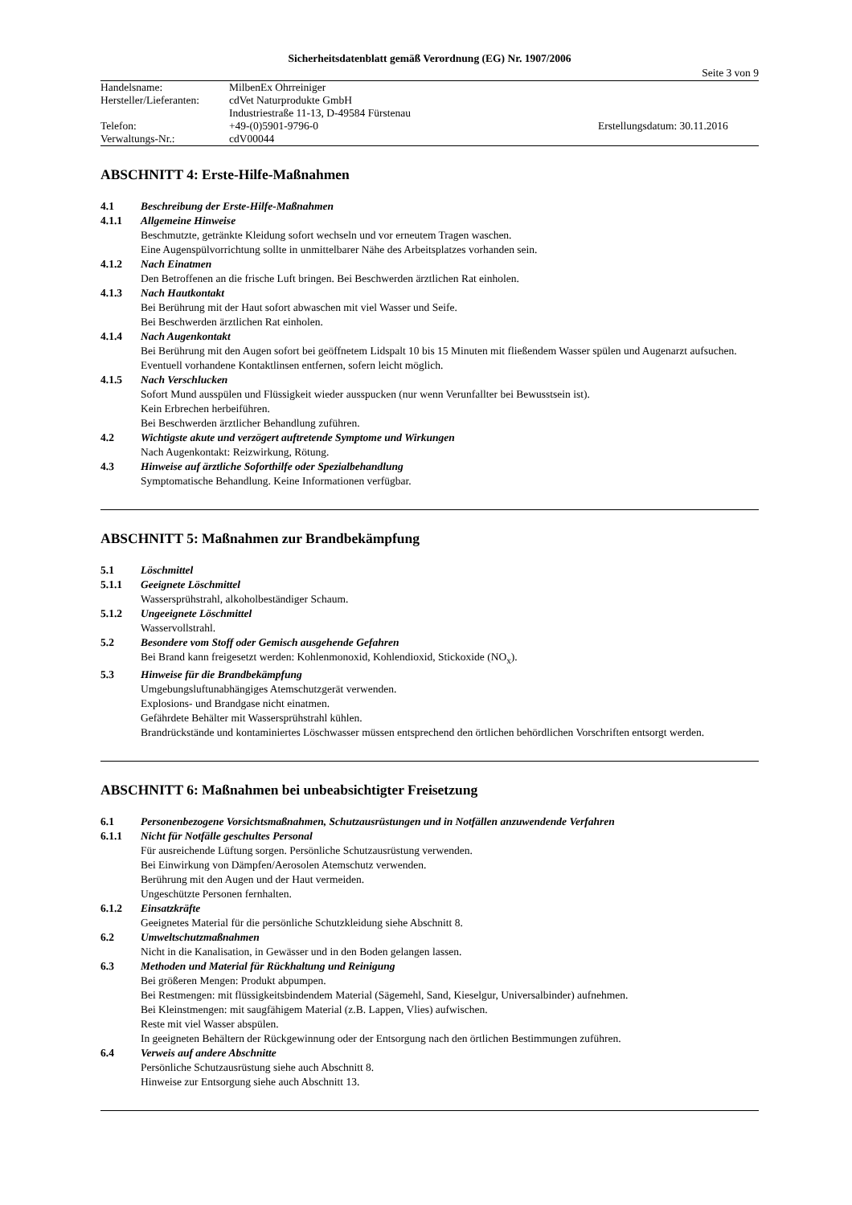Sicherheitsdatenblatt gemäß Verordnung (EG) Nr. 1907/2006
Seite 3 von 9
| Handelsname: | MilbenEx Ohrreiniger | |
| Hersteller/Lieferanten: | cdVet Naturprodukte GmbH | |
| | Industriestraße 11-13, D-49584 Fürstenau | |
| Telefon: | +49-(0)5901-9796-0 | Erstellungsdatum: 30.11.2016 |
| Verwaltungs-Nr.: | cdV00044 | |
ABSCHNITT 4: Erste-Hilfe-Maßnahmen
4.1 Beschreibung der Erste-Hilfe-Maßnahmen
4.1.1 Allgemeine Hinweise
Beschmutzte, getränkte Kleidung sofort wechseln und vor erneutem Tragen waschen.
Eine Augenspülvorrichtung sollte in unmittelbarer Nähe des Arbeitsplatzes vorhanden sein.
4.1.2 Nach Einatmen
Den Betroffenen an die frische Luft bringen. Bei Beschwerden ärztlichen Rat einholen.
4.1.3 Nach Hautkontakt
Bei Berührung mit der Haut sofort abwaschen mit viel Wasser und Seife.
Bei Beschwerden ärztlichen Rat einholen.
4.1.4 Nach Augenkontakt
Bei Berührung mit den Augen sofort bei geöffnetem Lidspalt 10 bis 15 Minuten mit fließendem Wasser spülen und Augenarzt aufsuchen. Eventuell vorhandene Kontaktlinsen entfernen, sofern leicht möglich.
4.1.5 Nach Verschlucken
Sofort Mund ausspülen und Flüssigkeit wieder ausspucken (nur wenn Verunfallter bei Bewusstsein ist).
Kein Erbrechen herbeiführen.
Bei Beschwerden ärztlicher Behandlung zuführen.
4.2 Wichtigste akute und verzögert auftretende Symptome und Wirkungen
Nach Augenkontakt: Reizwirkung, Rötung.
4.3 Hinweise auf ärztliche Soforthilfe oder Spezialbehandlung
Symptomatische Behandlung. Keine Informationen verfügbar.
ABSCHNITT 5: Maßnahmen zur Brandbekämpfung
5.1 Löschmittel
5.1.1 Geeignete Löschmittel
Wassersprühstrahl, alkoholbeständiger Schaum.
5.1.2 Ungeeignete Löschmittel
Wasservollstrahl.
5.2 Besondere vom Stoff oder Gemisch ausgehende Gefahren
Bei Brand kann freigesetzt werden: Kohlenmonoxid, Kohlendioxid, Stickoxide (NO<sub>x</sub>).
5.3 Hinweise für die Brandbekämpfung
Umgebungsluftunabhängiges Atemschutzgerät verwenden.
Explosions- und Brandgase nicht einatmen.
Gefährdete Behälter mit Wassersprühstrahl kühlen.
Brandrückstände und kontaminiertes Löschwasser müssen entsprechend den örtlichen behördlichen Vorschriften entsorgt werden.
ABSCHNITT 6: Maßnahmen bei unbeabsichtigter Freisetzung
6.1 Personenbezogene Vorsichtsmaßnahmen, Schutzausrüstungen und in Notfällen anzuwendende Verfahren
6.1.1 Nicht für Notfälle geschultes Personal
Für ausreichende Lüftung sorgen. Persönliche Schutzausrüstung verwenden.
Bei Einwirkung von Dämpfen/Aerosolen Atemschutz verwenden.
Berührung mit den Augen und der Haut vermeiden.
Ungeschützte Personen fernhalten.
6.1.2 Einsatzkräfte
Geeignetes Material für die persönliche Schutzkleidung siehe Abschnitt 8.
6.2 Umweltschutzmaßnahmen
Nicht in die Kanalisation, in Gewässer und in den Boden gelangen lassen.
6.3 Methoden und Material für Rückhaltung und Reinigung
Bei größeren Mengen: Produkt abpumpen.
Bei Restmengen: mit flüssigkeitsbindendem Material (Sägemehl, Sand, Kieselgur, Universalbinder) aufnehmen.
Bei Kleinstmengen: mit saugfähigem Material (z.B. Lappen, Vlies) aufwischen.
Reste mit viel Wasser abspülen.
In geeigneten Behältern der Rückgewinnung oder der Entsorgung nach den örtlichen Bestimmungen zuführen.
6.4 Verweis auf andere Abschnitte
Persönliche Schutzausrüstung siehe auch Abschnitt 8.
Hinweise zur Entsorgung siehe auch Abschnitt 13.